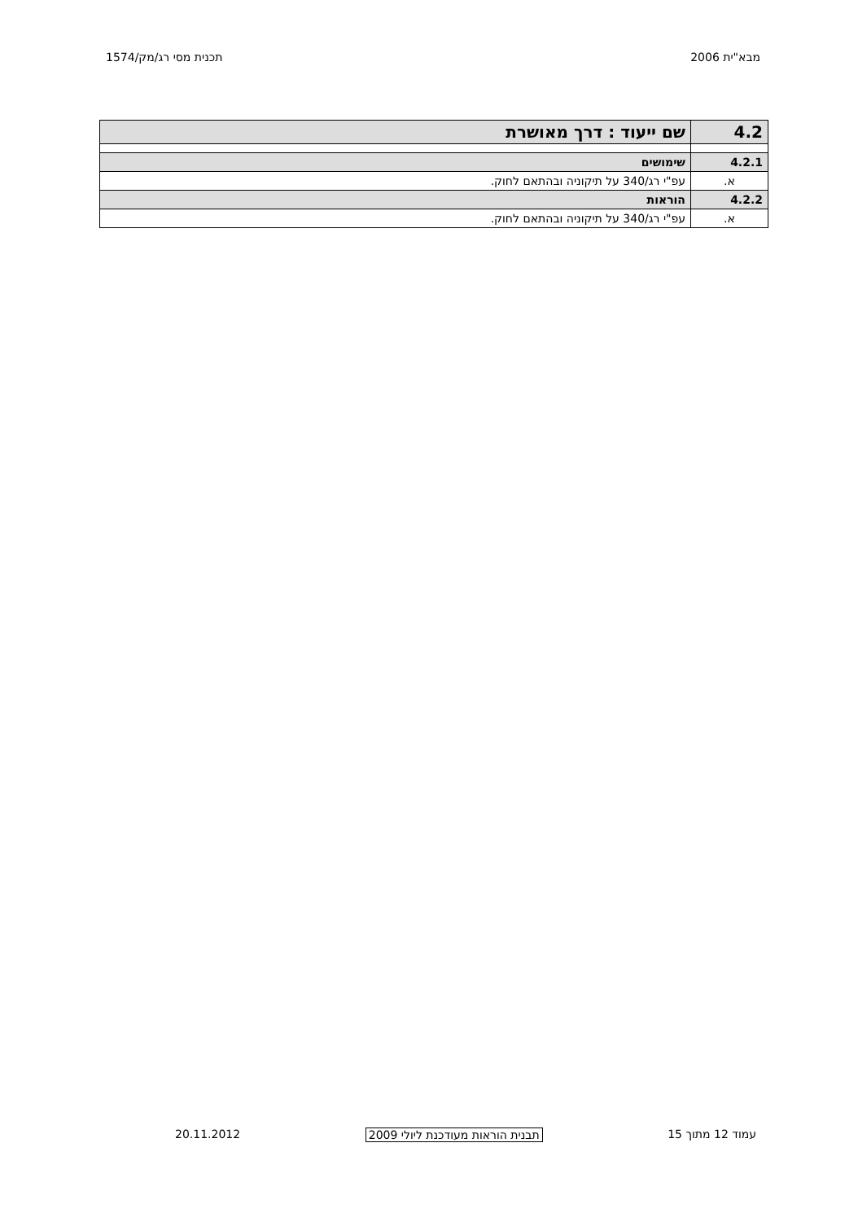מבא"ית 2006 תכנית מסי רג/מק/1574
| 4.2 | שם ייעוד : דרך מאושרת |
| 4.2.1 | שימושים |
| א. | עפ"י רג/340 על תיקוניה ובהתאם לחוק. |
| 4.2.2 | הוראות |
| א. | עפ"י רג/340 על תיקוניה ובהתאם לחוק. |
עמוד 12 מתוך 15 תבנית הוראות מעודכנת ליולי 2009 20.11.2012